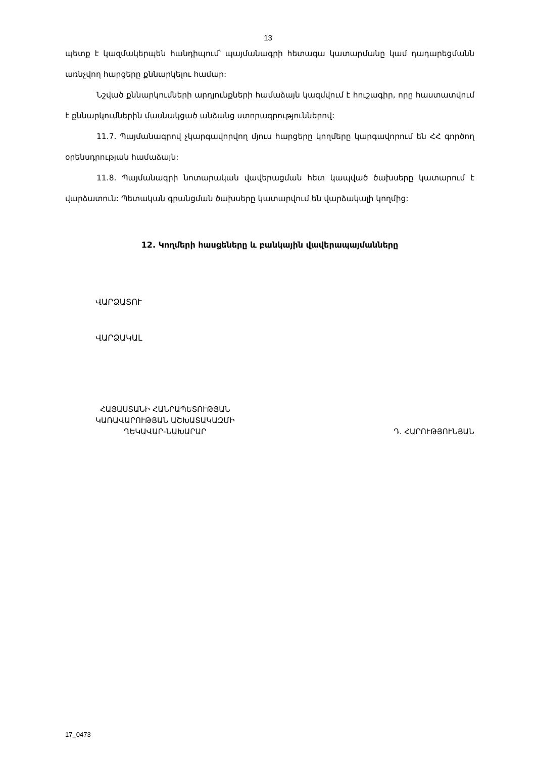13
պետք է կազմակերպեն հանդիպում՝ պայմանագրի հետագա կատարմանը կամ դադարեցմանն առնչվող հարցերը քննարկելու համար:
Նշված քննարկումների արդյունքների համաձայն կազմվում է հուշագիր, որը հաստատվում է քննարկումներին մասնակցած անձանց ստորագրություններով:
11.7. Պայմանագրով չկարգավորվող մյուս հարցերը կողմերը կարգավորում են ՀՀ գործող օրենսդրության համաձայն:
11.8. Պայմանագրի նոտարական վավերացման հետ կապված ծախսերը կատարում է վարձատուն: Պետական գրանցման ծախսերը կատարվում են վարձակալի կողմից:
12. Կողմերի հասցեները և բանկային վավերապայմանները
ՎԱՐՁԱՏՈՒ
ՎԱՐՁԱԿԱԼ
ՀԱՅԱՍՏԱՆԻ ՀԱՆՐԱՊԵՏՈՒԹՅԱՆ
ԿԱՌԱՎԱՐՈՒԹՅԱՆ ԱՇԽԱՏԱԿԱԶՄԻ
ՂԵԿԱՎԱՐ-ՆԱԽԱՐԱՐ
Դ. ՀԱՐՈՒԹՅՈՒՆՅԱՆ
17_0473